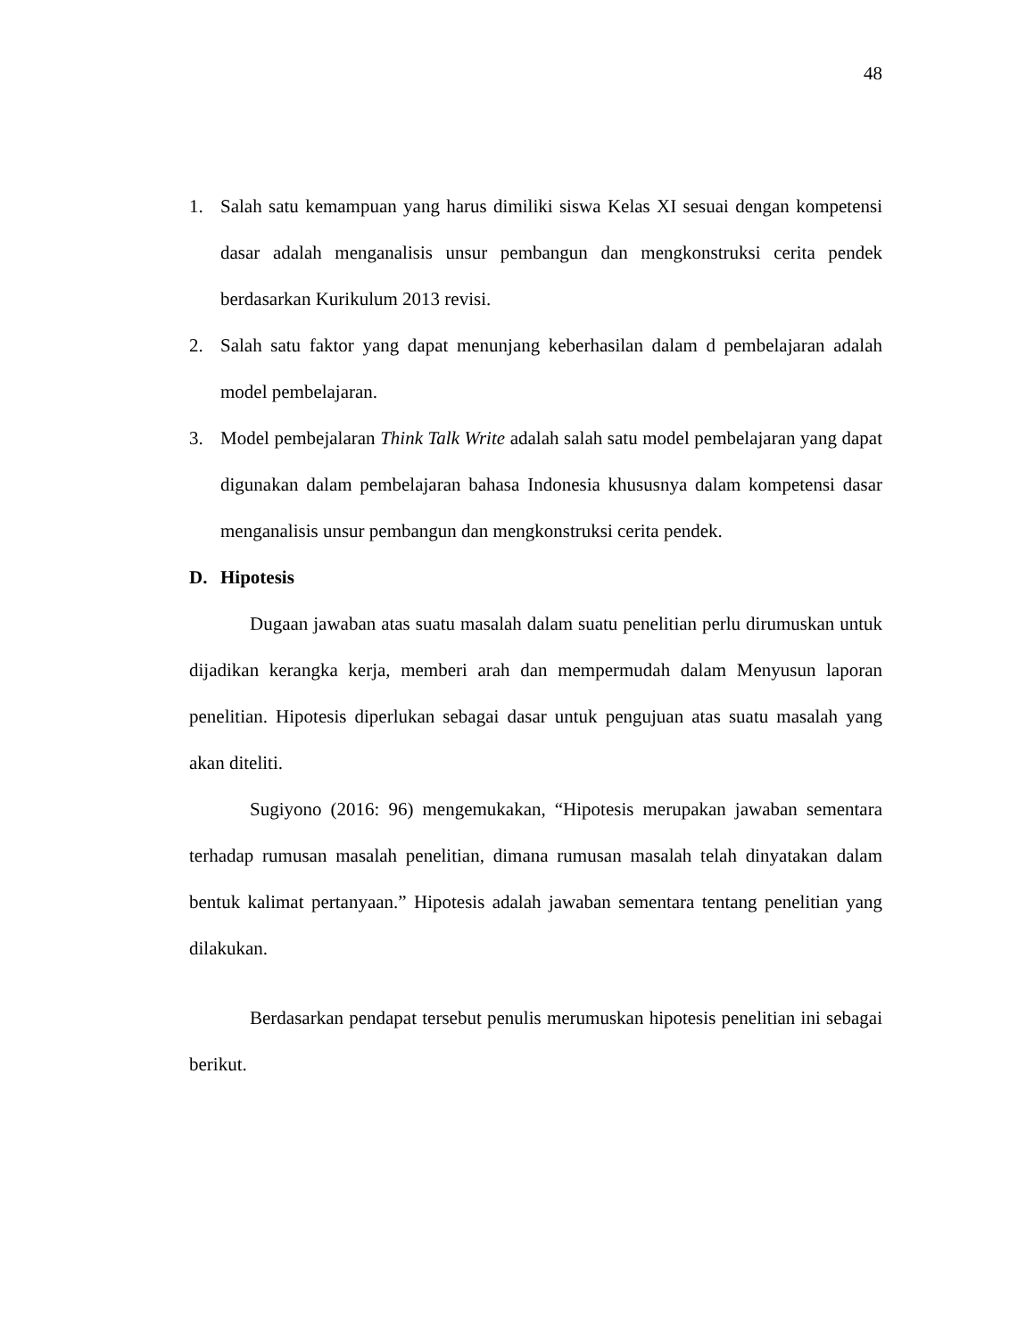48
1. Salah satu kemampuan yang harus dimiliki siswa Kelas XI sesuai dengan kompetensi dasar adalah menganalisis unsur pembangun dan mengkonstruksi cerita pendek berdasarkan Kurikulum 2013 revisi.
2. Salah satu faktor yang dapat menunjang keberhasilan dalam d pembelajaran adalah model pembelajaran.
3. Model pembejalaran Think Talk Write adalah salah satu model pembelajaran yang dapat digunakan dalam pembelajaran bahasa Indonesia khususnya dalam kompetensi dasar menganalisis unsur pembangun dan mengkonstruksi cerita pendek.
D. Hipotesis
Dugaan jawaban atas suatu masalah dalam suatu penelitian perlu dirumuskan untuk dijadikan kerangka kerja, memberi arah dan mempermudah dalam Menyusun laporan penelitian. Hipotesis diperlukan sebagai dasar untuk pengujuan atas suatu masalah yang akan diteliti.
Sugiyono (2016: 96) mengemukakan, “Hipotesis merupakan jawaban sementara terhadap rumusan masalah penelitian, dimana rumusan masalah telah dinyatakan dalam bentuk kalimat pertanyaan.” Hipotesis adalah jawaban sementara tentang penelitian yang dilakukan.
Berdasarkan pendapat tersebut penulis merumuskan hipotesis penelitian ini sebagai berikut.